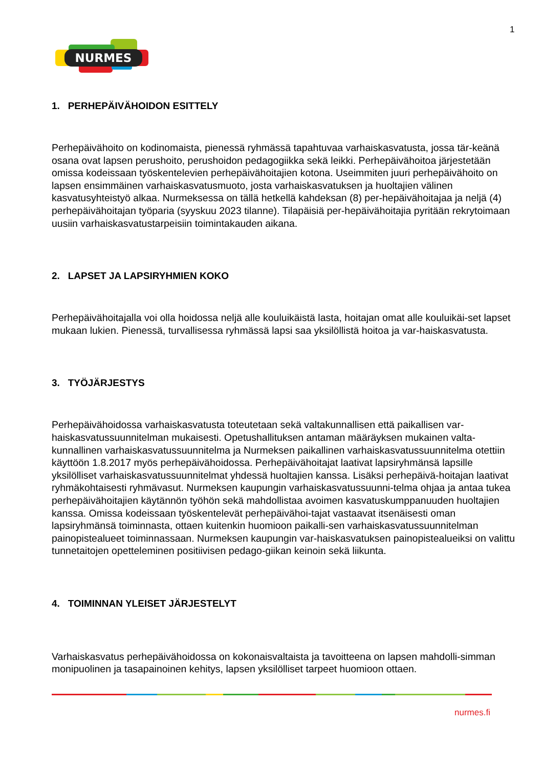1
NURMES
1. PERHEPÄIVÄHOIDON ESITTELY
Perhepäivähoito on kodinomaista, pienessä ryhmässä tapahtuvaa varhaiskasvatusta, jossa tär-keänä osana ovat lapsen perushoito, perushoidon pedagogiikka sekä leikki. Perhepäivähoitoa järjestetään omissa kodeissaan työskentelevien perhepäivähoitajien kotona. Useimmiten juuri perhepäivähoito on lapsen ensimmäinen varhaiskasvatusmuoto, josta varhaiskasvatuksen ja huoltajien välinen kasvatusyhteistyö alkaa. Nurmeksessa on tällä hetkellä kahdeksan (8) per-hepäivähoitajaa ja neljä (4) perhepäivähoitajan työparia (syyskuu 2023 tilanne). Tilapäisiä per-hepäivähoitajia pyritään rekrytoimaan uusiin varhaiskasvatustarpeisiin toimintakauden aikana.
2. LAPSET JA LAPSIRYHMIEN KOKO
Perhepäivähoitajalla voi olla hoidossa neljä alle kouluikäistä lasta, hoitajan omat alle kouluikäi-set lapset mukaan lukien. Pienessä, turvallisessa ryhmässä lapsi saa yksilöllistä hoitoa ja var-haiskasvatusta.
3. TYÖJÄRJESTYS
Perhepäivähoidossa varhaiskasvatusta toteutetaan sekä valtakunnallisen että paikallisen var-haiskasvatussuunnitelman mukaisesti. Opetushallituksen antaman määräyksen mukainen valta-kunnallinen varhaiskasvatussuunnitelma ja Nurmeksen paikallinen varhaiskasvatussuunnitelma otettiin käyttöön 1.8.2017 myös perhepäivähoidossa. Perhepäivähoitajat laativat lapsiryhmänsä lapsille yksilölliset varhaiskasvatussuunnitelmat yhdessä huoltajien kanssa. Lisäksi perhepäivä-hoitajan laativat ryhmäkohtaisesti ryhmävasut. Nurmeksen kaupungin varhaiskasvatussuunni-telma ohjaa ja antaa tukea perhepäivähoitajien käytännön työhön sekä mahdollistaa avoimen kasvatuskumppanuuden huoltajien kanssa. Omissa kodeissaan työskentelevät perhepäivähoi-tajat vastaavat itsenäisesti oman lapsiryhmänsä toiminnasta, ottaen kuitenkin huomioon paikalli-sen varhaiskasvatussuunnitelman painopistealueet toiminnassaan. Nurmeksen kaupungin var-haiskasvatuksen painopistealueiksi on valittu tunnetaitojen opetteleminen positiivisen pedago-giikan keinoin sekä liikunta.
4. TOIMINNAN YLEISET JÄRJESTELYT
Varhaiskasvatus perhepäivähoidossa on kokonaisvaltaista ja tavoitteena on lapsen mahdolli-simman monipuolinen ja tasapainoinen kehitys, lapsen yksilölliset tarpeet huomioon ottaen.
nurmes.fi